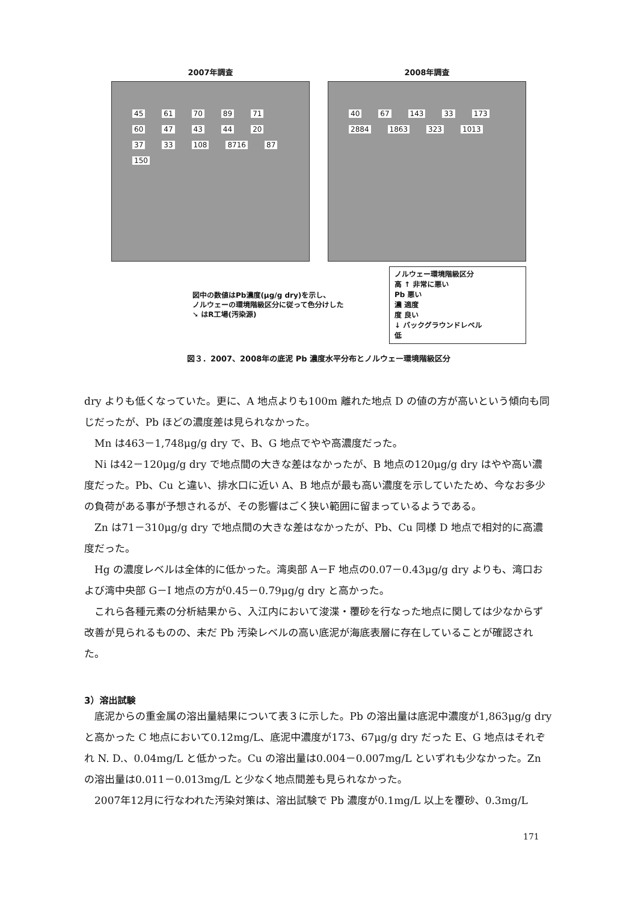2007年調査
45 61 70 89 71 60 47 43 44 20 37 33 108 8716 87 150
2008年調査
40 67 143 33 173 2884 1863 323 1013
図中の数値はPb濃度(μg/g dry)を示し、
ノルウェーの環境階級区分に従って色分けした
➘ はR工場(汚染源)
ノルウェー環境階級区分
高 ↑ 非常に悪い
Pb 悪い
濃 適度
度 良い
↓ バックグラウンドレベル
低
図３．2007、2008年の底泥 Pb 濃度水平分布とノルウェー環境階級区分
dry よりも低くなっていた。更に、A 地点よりも100m 離れた地点 D の値の方が高いという傾向も同じだったが、Pb ほどの濃度差は見られなかった。
Mn は463－1,748μg/g dry で、B、G 地点でやや高濃度だった。
Ni は42－120μg/g dry で地点間の大きな差はなかったが、B 地点の120μg/g dry はやや高い濃度だった。Pb、Cu と違い、排水口に近い A、B 地点が最も高い濃度を示していたため、今なお多少の負荷がある事が予想されるが、その影響はごく狭い範囲に留まっているようである。
Zn は71－310μg/g dry で地点間の大きな差はなかったが、Pb、Cu 同様 D 地点で相対的に高濃度だった。
Hg の濃度レベルは全体的に低かった。湾奥部 A－F 地点の0.07－0.43μg/g dry よりも、湾口および湾中央部 G－I 地点の方が0.45－0.79μg/g dry と高かった。
これら各種元素の分析結果から、入江内において浚渫・覆砂を行なった地点に関しては少なからず改善が見られるものの、未だ Pb 汚染レベルの高い底泥が海底表層に存在していることが確認された。
3）溶出試験
底泥からの重金属の溶出量結果について表３に示した。Pb の溶出量は底泥中濃度が1,863μg/g dry と高かった C 地点において0.12mg/L、底泥中濃度が173、67μg/g dry だった E、G 地点はそれぞれ N. D.、0.04mg/L と低かった。Cu の溶出量は0.004－0.007mg/L といずれも少なかった。Zn の溶出量は0.011－0.013mg/L と少なく地点間差も見られなかった。
2007年12月に行なわれた汚染対策は、溶出試験で Pb 濃度が0.1mg/L 以上を覆砂、0.3mg/L
171